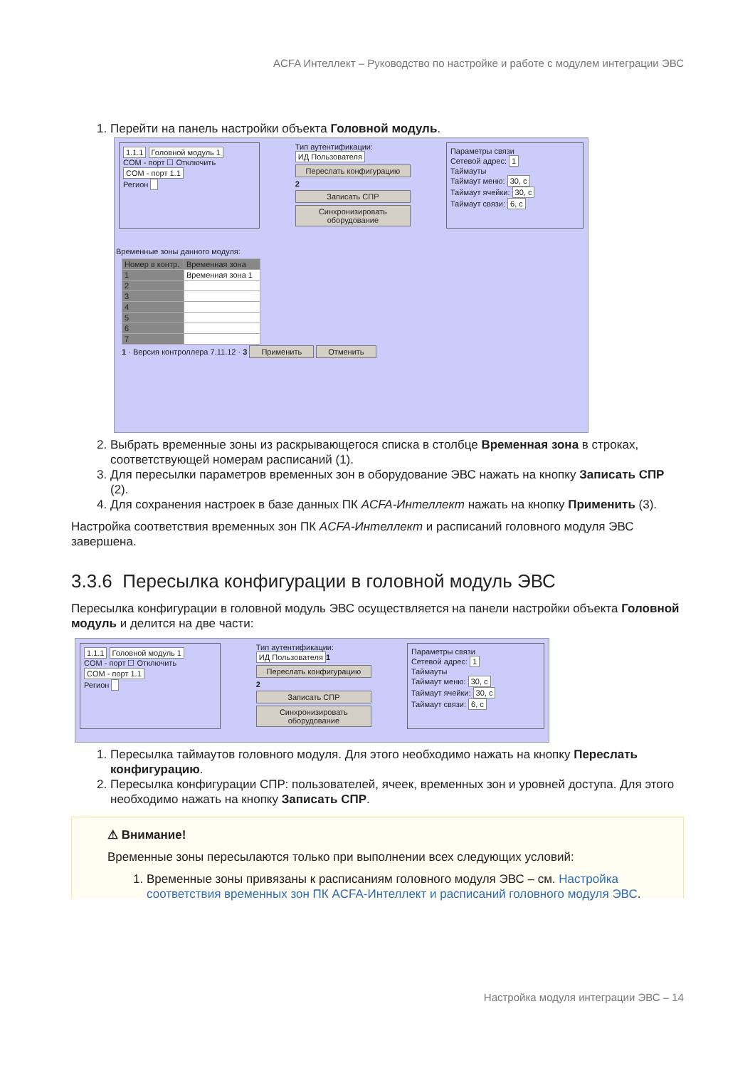ACFA Интеллект – Руководство по настройке и работе с модулем интеграции ЭВС
1. Перейти на панель настройки объекта Головной модуль.
1.1.1 Головной модуль 1
COM - порт ☐ Отключить
COM - порт 1.1
Регион
Тип аутентификации: ИД Пользователя
Переслать конфигурацию
2
Записать СПР
Синхронизировать оборудование
Параметры связи
Сетевой адрес: 1
Таймауты
Таймаут меню: 30, с
Таймаут ячейки: 30, с
Таймаут связи: 6, с
Временные зоны данного модуля:
| Номер в контр. | Временная зона |
| --- | --- |
| 1 | Временная зона 1 |
| 2 | |
| 3 | |
| 4 | |
| 5 | |
| 6 | |
| 7 | |
1 · Версия контроллера 7.11.12 · 3 Применить Отменить
2. Выбрать временные зоны из раскрывающегося списка в столбце Временная зона в строках, соответствующей номерам расписаний (1).
3. Для пересылки параметров временных зон в оборудование ЭВС нажать на кнопку Записать СПР (2).
4. Для сохранения настроек в базе данных ПК ACFA-Интеллект нажать на кнопку Применить (3).
Настройка соответствия временных зон ПК ACFA-Интеллект и расписаний головного модуля ЭВС завершена.
3.3.6 Пересылка конфигурации в головной модуль ЭВС
Пересылка конфигурации в головной модуль ЭВС осуществляется на панели настройки объекта Головной модуль и делится на две части:
1.1.1 Головной модуль 1
COM - порт ☐ Отключить
COM - порт 1.1
Регион
Тип аутентификации: ИД Пользователя 1
Переслать конфигурацию
2
Записать СПР
Синхронизировать оборудование
Параметры связи
Сетевой адрес: 1
Таймауты
Таймаут меню: 30, с
Таймаут ячейки: 30, с
Таймаут связи: 6, с
1. Пересылка таймаутов головного модуля. Для этого необходимо нажать на кнопку Переслать конфигурацию.
2. Пересылка конфигурации СПР: пользователей, ячеек, временных зон и уровней доступа. Для этого необходимо нажать на кнопку Записать СПР.
⚠ Внимание!
Временные зоны пересылаются только при выполнении всех следующих условий:
1. Временные зоны привязаны к расписаниям головного модуля ЭВС – см. Настройка соответствия временных зон ПК ACFA-Интеллект и расписаний головного модуля ЭВС.
Настройка модуля интеграции ЭВС – 14